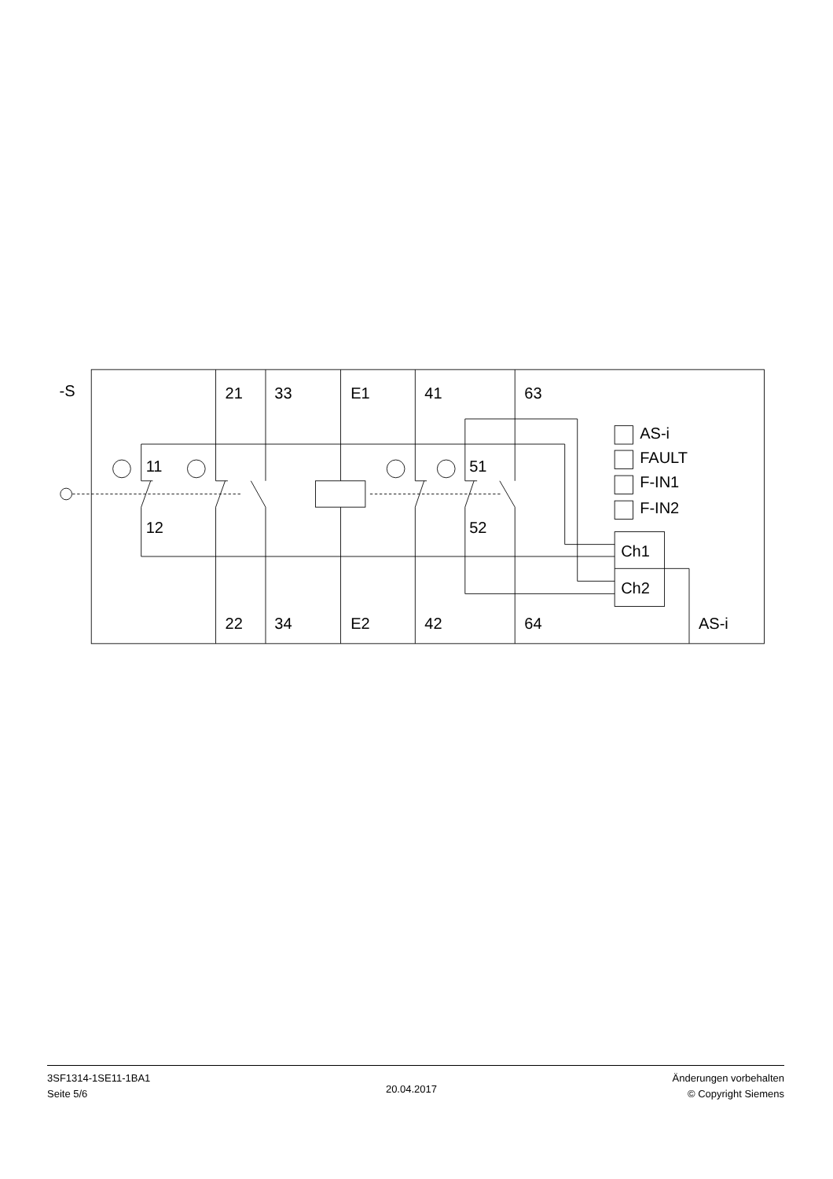-S
11
12
21
33
E1
41
63
51
52
AS-i
FAULT
F-IN1
F-IN2
Ch1
Ch2
22
34
E2
42
64
AS-i
3SF1314-1SE11-1BA1
Seite 5/6
20.04.2017
Änderungen vorbehalten
© Copyright Siemens